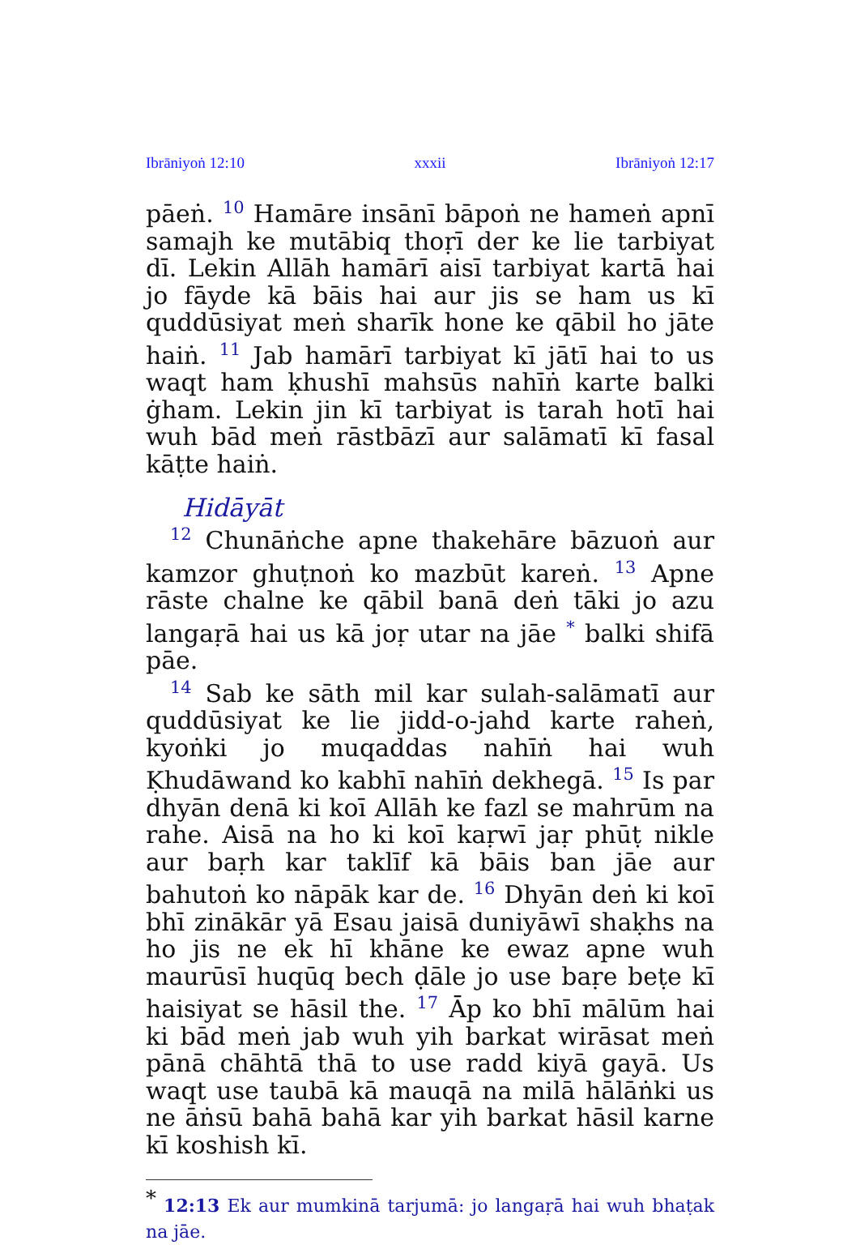Ibrāniyoṅ 12:10 xxxii Ibrāniyoṅ 12:17
pāeṅ. <sup>10</sup> Hamāre insānī bāpoṅ ne hameṅ apnī samajh ke mutābiq thoṛī der ke lie tarbiyat dī. Lekin Allāh hamārī aisī tarbiyat kartā hai jo fāyde kā bāis hai aur jis se ham us kī quddūsiyat meṅ sharīk hone ke qābil ho jāte haiṅ. <sup>11</sup> Jab hamārī tarbiyat kī jātī hai to us waqt ham ḳhushī mahsūs nahīṅ karte balki ġham. Lekin jin kī tarbiyat is tarah hotī hai wuh bād meṅ rāstbāzī aur salāmatī kī fasal kāṭte haiṅ.
Hidāyāt
<sup>12</sup> Chunāṅche apne thakehāre bāzuoṅ aur kamzor ghuṭnoṅ ko mazbūt kareṅ. <sup>13</sup> Apne rāste chalne ke qābil banā deṅ tāki jo azu langaṛā hai us kā joṛ utar na jāe <sup>*</sup> balki shifā pāe.
<sup>14</sup> Sab ke sāth mil kar sulah-salāmatī aur quddūsiyat ke lie jidd-o-jahd karte raheṅ, kyoṅki jo muqaddas nahīṅ hai wuh Ḳhudāwand ko kabhī nahīṅ dekhegā. <sup>15</sup> Is par dhyān denā ki koī Allāh ke fazl se mahrūm na rahe. Aisā na ho ki koī kaṛwī jaṛ phūṭ nikle aur baṛh kar taklīf kā bāis ban jāe aur bahutoṅ ko nāpāk kar de. <sup>16</sup> Dhyān deṅ ki koī bhī zinākār yā Esau jaisā duniyāwī shaḳhs na ho jis ne ek hī khāne ke ewaz apne wuh maurūsī huqūq bech ḍāle jo use baṛe beṭe kī haisiyat se hāsil the. <sup>17</sup> Āp ko bhī mālūm hai ki bād meṅ jab wuh yih barkat wirāsat meṅ pānā chāhtā thā to use radd kiyā gayā. Us waqt use taubā kā mauqā na milā hālāṅki us ne āṅsū bahā bahā kar yih barkat hāsil karne kī koshish kī.
<sup>*</sup> 12:13 Ek aur mumkinā tarjumā: jo langaṛā hai wuh bhaṭak na jāe.